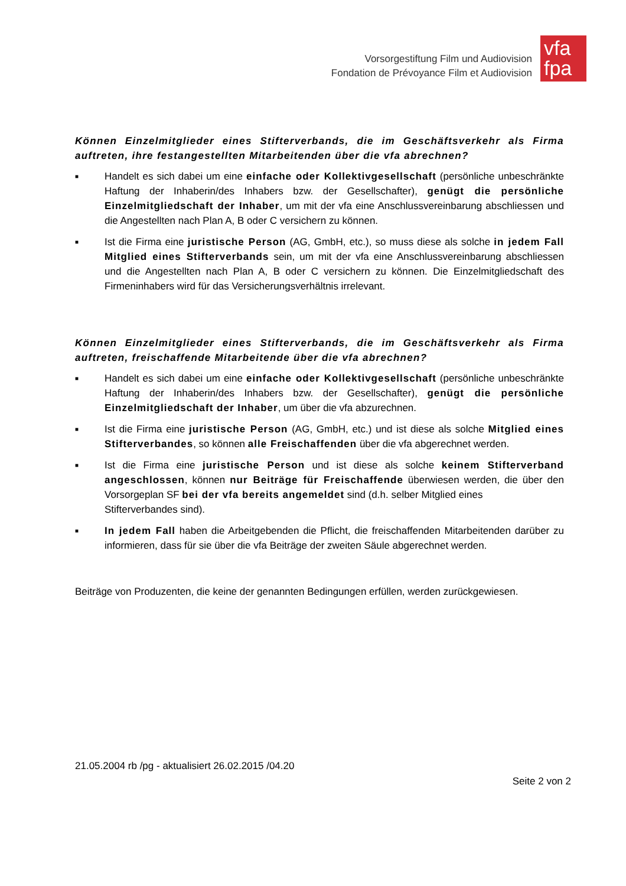Vorsorgestiftung Film und Audiovision
Fondation de Prévoyance Film et Audiovision
vfa
fpa
Können Einzelmitglieder eines Stifterverbands, die im Geschäftsverkehr als Firma auftreten, ihre festangestellten Mitarbeitenden über die vfa abrechnen?
■ Handelt es sich dabei um eine einfache oder Kollektivgesellschaft (persönliche unbeschränkte Haftung der Inhaberin/des Inhabers bzw. der Gesellschafter), genügt die persönliche Einzelmitgliedschaft der Inhaber, um mit der vfa eine Anschlussvereinbarung abschliessen und die Angestellten nach Plan A, B oder C versichern zu können.
■ Ist die Firma eine juristische Person (AG, GmbH, etc.), so muss diese als solche in jedem Fall Mitglied eines Stifterverbands sein, um mit der vfa eine Anschlussvereinbarung abschliessen und die Angestellten nach Plan A, B oder C versichern zu können. Die Einzelmitgliedschaft des Firmeninhabers wird für das Versicherungsverhältnis irrelevant.
Können Einzelmitglieder eines Stifterverbands, die im Geschäftsverkehr als Firma auftreten, freischaffende Mitarbeitende über die vfa abrechnen?
■ Handelt es sich dabei um eine einfache oder Kollektivgesellschaft (persönliche unbeschränkte Haftung der Inhaberin/des Inhabers bzw. der Gesellschafter), genügt die persönliche Einzelmitgliedschaft der Inhaber, um über die vfa abzurechnen.
■ Ist die Firma eine juristische Person (AG, GmbH, etc.) und ist diese als solche Mitglied eines Stifterverbandes, so können alle Freischaffenden über die vfa abgerechnet werden.
■ Ist die Firma eine juristische Person und ist diese als solche keinem Stifterverband angeschlossen, können nur Beiträge für Freischaffende überwiesen werden, die über den Vorsorgeplan SF bei der vfa bereits angemeldet sind (d.h. selber Mitglied eines
Stifterverbandes sind).
■ In jedem Fall haben die Arbeitgebenden die Pflicht, die freischaffenden Mitarbeitenden darüber zu informieren, dass für sie über die vfa Beiträge der zweiten Säule abgerechnet werden.
Beiträge von Produzenten, die keine der genannten Bedingungen erfüllen, werden zurückgewiesen.
21.05.2004 rb /pg - aktualisiert 26.02.2015 /04.20
Seite 2 von 2